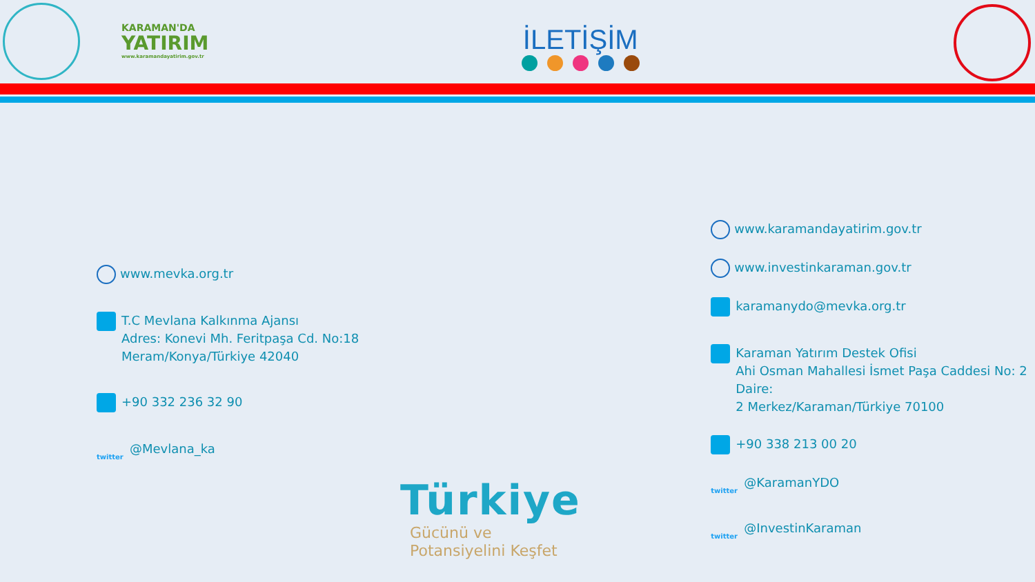KARAMAN'DA
YATIRIM
www.karamandayatirim.gov.tr
İLETİŞİM
www.mevka.org.tr
T.C Mevlana Kalkınma Ajansı
Adres: Konevi Mh. Feritpaşa Cd. No:18
Meram/Konya/Türkiye 42040
+90 332 236 32 90
twitter @Mevlana_ka
www.karamandayatirim.gov.tr
www.investinkaraman.gov.tr
karamanydo@mevka.org.tr
Karaman Yatırım Destek Ofisi
Ahi Osman Mahallesi İsmet Paşa Caddesi No: 2 Daire:
2 Merkez/Karaman/Türkiye 70100
+90 338 213 00 20
twitter @KaramanYDO
twitter @InvestinKaraman
Türkiye
Gücünü ve
Potansiyelini Keşfet